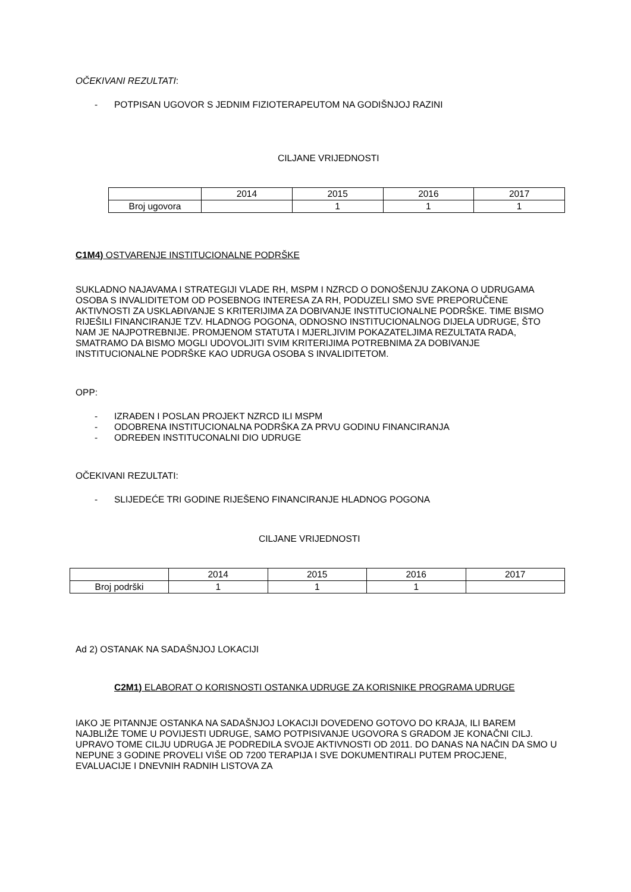OČEKIVANI REZULTATI:
- POTPISAN UGOVOR S JEDNIM FIZIOTERAPEUTOM NA GODIŠNJOJ RAZINI
CILJANE VRIJEDNOSTI
| | 2014 | 2015 | 2016 | 2017 |
| Broj ugovora | | 1 | 1 | 1 |
C1M4) OSTVARENJE INSTITUCIONALNE PODRŠKE
SUKLADNO NAJAVAMA I STRATEGIJI VLADE RH, MSPM I NZRCD O DONOŠENJU ZAKONA O UDRUGAMA OSOBA S INVALIDITETOM OD POSEBNOG INTERESA ZA RH, PODUZELI SMO SVE PREPORUČENE AKTIVNOSTI ZA USKLAĐIVANJE S KRITERIJIMA ZA DOBIVANJE INSTITUCIONALNE PODRŠKE. TIME BISMO RIJEŠILI FINANCIRANJE TZV. HLADNOG POGONA, ODNOSNO INSTITUCIONALNOG DIJELA UDRUGE, ŠTO NAM JE NAJPOTREBNIJE. PROMJENOM STATUTA I MJERLJIVIM POKAZATELJIMA REZULTATA RADA, SMATRAMO DA BISMO MOGLI UDOVOLJITI SVIM KRITERIJIMA POTREBNIMA ZA DOBIVANJE INSTITUCIONALNE PODRŠKE KAO UDRUGA OSOBA S INVALIDITETOM.
OPP:
- IZRAĐEN I POSLAN PROJEKT NZRCD ILI MSPM
- ODOBRENA INSTITUCIONALNA PODRŠKA ZA PRVU GODINU FINANCIRANJA
- ODREĐEN INSTITUCONALNI DIO UDRUGE
OČEKIVANI REZULTATI:
- SLIJEDEĆE TRI GODINE RIJEŠENO FINANCIRANJE HLADNOG POGONA
CILJANE VRIJEDNOSTI
| | 2014 | 2015 | 2016 | 2017 |
| Broj podrški | 1 | 1 | 1 | |
Ad 2) OSTANAK NA SADAŠNJOJ LOKACIJI
C2M1) ELABORAT O KORISNOSTI OSTANKA UDRUGE ZA KORISNIKE PROGRAMA UDRUGE
IAKO JE PITANNJE OSTANKA NA SADAŠNJOJ LOKACIJI DOVEDENO GOTOVO DO KRAJA, ILI BAREM NAJBLIŽE TOME U POVIJESTI UDRUGE, SAMO POTPISIVANJE UGOVORA S GRADOM JE KONAČNI CILJ. UPRAVO TOME CILJU UDRUGA JE PODREDILA SVOJE AKTIVNOSTI OD 2011. DO DANAS NA NAČIN DA SMO U NEPUNE 3 GODINE PROVELI VIŠE OD 7200 TERAPIJA I SVE DOKUMENTIRALI PUTEM PROCJENE, EVALUACIJE I DNEVNIH RADNIH LISTOVA ZA